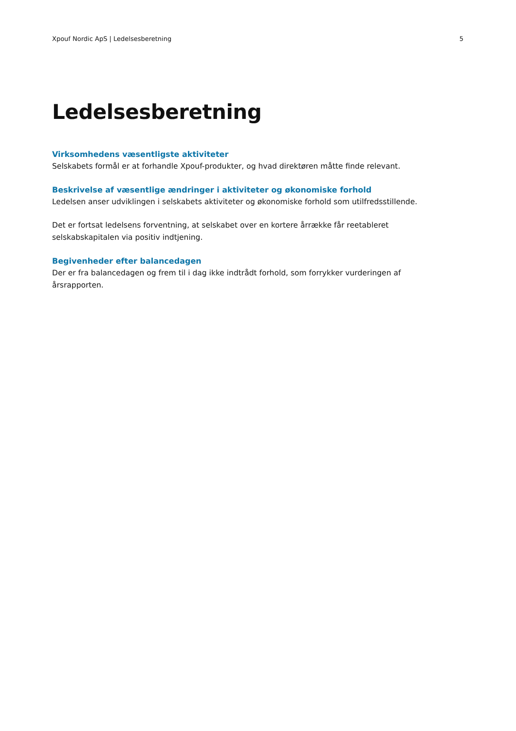Xpouf Nordic ApS | Ledelsesberetning 5
Ledelsesberetning
Virksomhedens væsentligste aktiviteter
Selskabets formål er at forhandle Xpouf-produkter, og hvad direktøren måtte finde relevant.
Beskrivelse af væsentlige ændringer i aktiviteter og økonomiske forhold
Ledelsen anser udviklingen i selskabets aktiviteter og økonomiske forhold som utilfredsstillende.
Det er fortsat ledelsens forventning, at selskabet over en kortere årrække får reetableret selskabskapitalen via positiv indtjening.
Begivenheder efter balancedagen
Der er fra balancedagen og frem til i dag ikke indtrådt forhold, som forrykker vurderingen af årsrapporten.